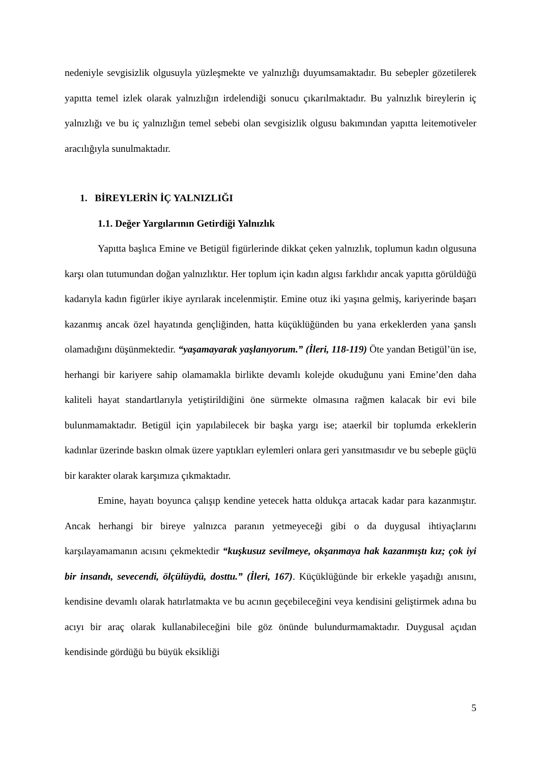nedeniyle sevgisizlik olgusuyla yüzleşmekte ve yalnızlığı duyumsamaktadır. Bu sebepler gözetilerek yapıtta temel izlek olarak yalnızlığın irdelendiği sonucu çıkarılmaktadır. Bu yalnızlık bireylerin iç yalnızlığı ve bu iç yalnızlığın temel sebebi olan sevgisizlik olgusu bakımından yapıtta leitemotiveler aracılığıyla sunulmaktadır.
1. BİREYLERİN İÇ YALNIZLIĞI
1.1. Değer Yargılarının Getirdiği Yalnızlık
Yapıtta başlıca Emine ve Betigül figürlerinde dikkat çeken yalnızlık, toplumun kadın olgusuna karşı olan tutumundan doğan yalnızlıktır. Her toplum için kadın algısı farklıdır ancak yapıtta görüldüğü kadarıyla kadın figürler ikiye ayrılarak incelenmiştir. Emine otuz iki yaşına gelmiş, kariyerinde başarı kazanmış ancak özel hayatında gençliğinden, hatta küçüklüğünden bu yana erkeklerden yana şanslı olamadığını düşünmektedir. “yaşamayarak yaşlanıyorum.” (İleri, 118-119) Öte yandan Betigül’ün ise, herhangi bir kariyere sahip olamamakla birlikte devamlı kolejde okuduğunu yani Emine’den daha kaliteli hayat standartlarıyla yetiştirildiğini öne sürmekte olmasına rağmen kalacak bir evi bile bulunmamaktadır. Betigül için yapılabilecek bir başka yargı ise; ataerkil bir toplumda erkeklerin kadınlar üzerinde baskın olmak üzere yaptıkları eylemleri onlara geri yansıtmasıdır ve bu sebeple güçlü bir karakter olarak karşımıza çıkmaktadır.
Emine, hayatı boyunca çalışıp kendine yetecek hatta oldukça artacak kadar para kazanmıştır. Ancak herhangi bir bireye yalnızca paranın yetmeyeceği gibi o da duygusal ihtiyaçlarını karşılayamamanın acısını çekmektedir “kuşkusuz sevilmeye, okşanmaya hak kazanmıştı kız; çok iyi bir insandı, sevecendi, ölçülüydü, dosttu.” (İleri, 167). Küçüklüğünde bir erkekle yaşadığı anısını, kendisine devamlı olarak hatırlatmakta ve bu acının geçebileceğini veya kendisini geliştirmek adına bu acıyı bir araç olarak kullanabileceğini bile göz önünde bulundurmamaktadır. Duygusal açıdan kendisinde gördüğü bu büyük eksikliği
5